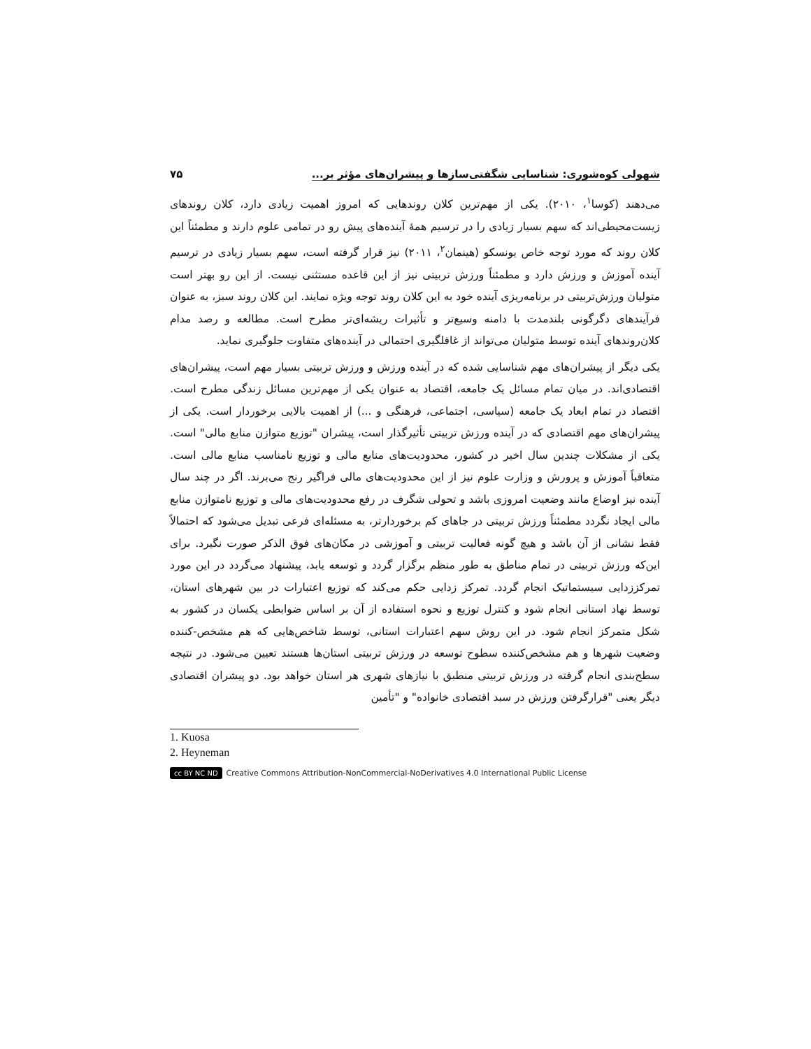شهولی کوه‌شوری: شناسایی شگفتی‌سازها و پیشران‌های مؤثر بر... ۷۵
می‌دهند (کوسا<sup>۱</sup>، ۲۰۱۰). یکی از مهم‌ترین کلان روندهایی که امروز اهمیت زیادی دارد، کلان روندهای زیست‌محیطی‌اند که سهم بسیار زیادی را در ترسیم همهٔ آینده‌های پیش رو در تمامی علوم دارند و مطمئناً این کلان روند که مورد توجه خاص یونسکو (هینمان<sup>۲</sup>، ۲۰۱۱) نیز قرار گرفته است، سهم بسیار زیادی در ترسیم آینده آموزش و ورزش دارد و مطمئناً ورزش تربیتی نیز از این قاعده مستثنی نیست. از این رو بهتر است متولیان ورزش‌تربیتی در برنامه‌ریزی آینده خود به این کلان روند توجه ویژه نمایند. این کلان روند سبز، به عنوان فرآیندهای دگرگونی بلندمدت با دامنه وسیع‌تر و تأثیرات ریشه‌ای‌تر مطرح است. مطالعه و رصد مدام کلان‌روندهای آینده توسط متولیان می‌تواند از غافلگیری احتمالی در آینده‌های متفاوت جلوگیری نماید.
یکی دیگر از پیشران‌های مهم شناسایی شده که در آینده ورزش و ورزش تربیتی بسیار مهم است، پیشران‌های اقتصادی‌اند. در میان تمام مسائل یک جامعه، اقتصاد به عنوان یکی از مهم‌ترین مسائل زندگی مطرح است. اقتصاد در تمام ابعاد یک جامعه (سیاسی، اجتماعی، فرهنگی و ...) از اهمیت بالایی برخوردار است. یکی از پیشران‌های مهم اقتصادی که در آینده ورزش تربیتی تأثیرگذار است، پیشران "توزیع متوازن منابع مالی" است. یکی از مشکلات چندین سال اخیر در کشور، محدودیت‌های منابع مالی و توزیع نامناسب منابع مالی است. متعاقباً آموزش و پرورش و وزارت علوم نیز از این محدودیت‌های مالی فراگیر رنج می‌برند. اگر در چند سال آینده نیز اوضاع مانند وضعیت امروزی باشد و تحولی شگرف در رفع محدودیت‌های مالی و توزیع نامتوازن منابع مالی ایجاد نگردد مطمئناً ورزش تربیتی در جاهای کم برخوردارتر، به مسئله‌ای فرعی تبدیل می‌شود که احتمالاً فقط نشانی از آن باشد و هیچ گونه فعالیت تربیتی و آموزشی در مکان‌های فوق الذکر صورت نگیرد. برای این‌که ورزش تربیتی در تمام مناطق به طور منظم برگزار گردد و توسعه یابد، پیشنهاد می‌گردد در این مورد تمرکززدایی سیستماتیک انجام گردد. تمرکز زدایی حکم می‌کند که توزیع اعتبارات در بین شهرهای استان، توسط نهاد استانی انجام شود و کنترل توزیع و نحوه استفاده از آن بر اساس ضوابطی یکسان در کشور به شکل متمرکز انجام شود. در این روش سهم اعتبارات استانی، توسط شاخص‌هایی که هم مشخص-کننده وضعیت شهرها و هم مشخص‌کننده سطوح توسعه در ورزش تربیتی استان‌ها هستند تعیین می‌شود. در نتیجه سطح‌بندی انجام گرفته در ورزش تربیتی منطبق با نیازهای شهری هر استان خواهد بود. دو پیشران اقتصادی دیگر یعنی "قرارگرفتن ورزش در سبد اقتصادی خانواده" و "تأمین
1. Kuosa
2. Heyneman
cc BY NC ND Creative Commons Attribution-NonCommercial-NoDerivatives 4.0 International Public License